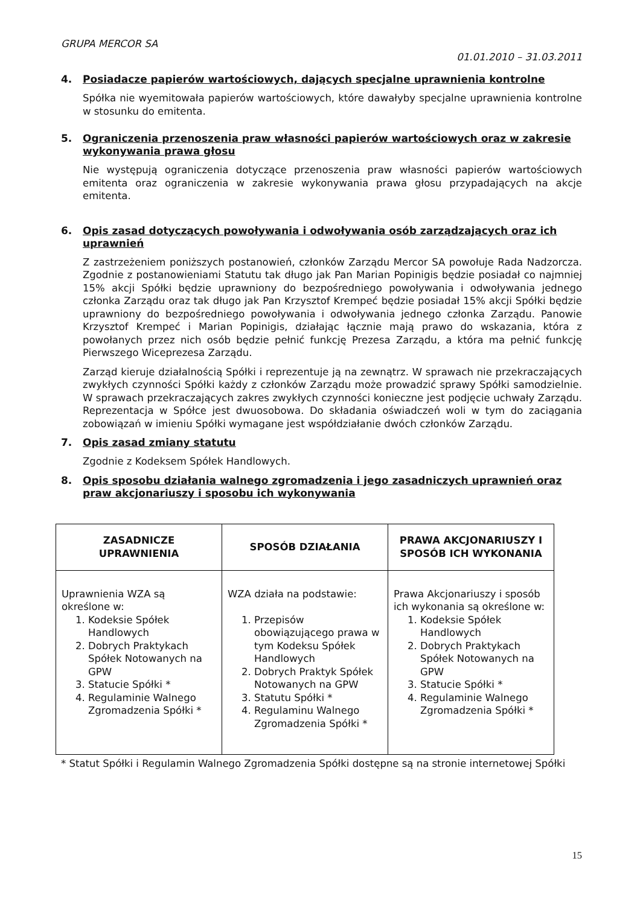GRUPA MERCOR SA
01.01.2010 – 31.03.2011
4. Posiadacze papierów wartościowych, dających specjalne uprawnienia kontrolne
Spółka nie wyemitowała papierów wartościowych, które dawałyby specjalne uprawnienia kontrolne w stosunku do emitenta.
5. Ograniczenia przenoszenia praw własności papierów wartościowych oraz w zakresie wykonywania prawa głosu
Nie występują ograniczenia dotyczące przenoszenia praw własności papierów wartościowych emitenta oraz ograniczenia w zakresie wykonywania prawa głosu przypadających na akcje emitenta.
6. Opis zasad dotyczących powoływania i odwoływania osób zarządzających oraz ich uprawnień
Z zastrzeżeniem poniższych postanowień, członków Zarządu Mercor SA powołuje Rada Nadzorcza. Zgodnie z postanowieniami Statutu tak długo jak Pan Marian Popinigis będzie posiadał co najmniej 15% akcji Spółki będzie uprawniony do bezpośredniego powoływania i odwoływania jednego członka Zarządu oraz tak długo jak Pan Krzysztof Krempeć będzie posiadał 15% akcji Spółki będzie uprawniony do bezpośredniego powoływania i odwoływania jednego członka Zarządu. Panowie Krzysztof Krempeć i Marian Popinigis, działając łącznie mają prawo do wskazania, która z powołanych przez nich osób będzie pełnić funkcję Prezesa Zarządu, a która ma pełnić funkcję Pierwszego Wiceprezesa Zarządu.
Zarząd kieruje działalnością Spółki i reprezentuje ją na zewnątrz. W sprawach nie przekraczających zwykłych czynności Spółki każdy z członków Zarządu może prowadzić sprawy Spółki samodzielnie. W sprawach przekraczających zakres zwykłych czynności konieczne jest podjęcie uchwały Zarządu. Reprezentacja w Spółce jest dwuosobowa. Do składania oświadczeń woli w tym do zaciągania zobowiązań w imieniu Spółki wymagane jest współdziałanie dwóch członków Zarządu.
7. Opis zasad zmiany statutu
Zgodnie z Kodeksem Spółek Handlowych.
8. Opis sposobu działania walnego zgromadzenia i jego zasadniczych uprawnień oraz praw akcjonariuszy i sposobu ich wykonywania
| ZASADNICZE UPRAWNIENIA | SPOSÓB DZIAŁANIA | PRAWA AKCJONARIUSZY I SPOSÓB ICH WYKONANIA |
| --- | --- | --- |
| Uprawnienia WZA są określone w: 1. Kodeksie Spółek Handlowych 2. Dobrych Praktykach Spółek Notowanych na GPW 3. Statucie Spółki * 4. Regulaminie Walnego Zgromadzenia Spółki * | WZA działa na podstawie: 1. Przepisów obowiązującego prawa w tym Kodeksu Spółek Handlowych 2. Dobrych Praktyk Spółek Notowanych na GPW 3. Statutu Spółki * 4. Regulaminu Walnego Zgromadzenia Spółki * | Prawa Akcjonariuszy i sposób ich wykonania są określone w: 1. Kodeksie Spółek Handlowych 2. Dobrych Praktykach Spółek Notowanych na GPW 3. Statucie Spółki * 4. Regulaminie Walnego Zgromadzenia Spółki * |
* Statut Spółki i Regulamin Walnego Zgromadzenia Spółki dostępne są na stronie internetowej Spółki
15